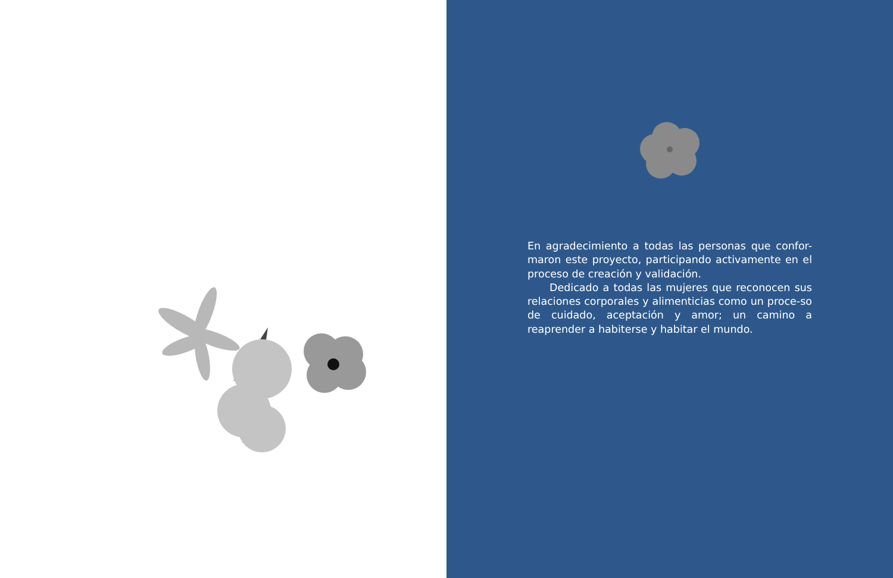En agradecimiento a todas las personas que confor-maron este proyecto, participando activamente en el proceso de creación y validación.
Dedicado a todas las mujeres que reconocen sus relaciones corporales y alimenticias como un proce-so de cuidado, aceptación y amor; un camino a reaprender a habiterse y habitar el mundo.